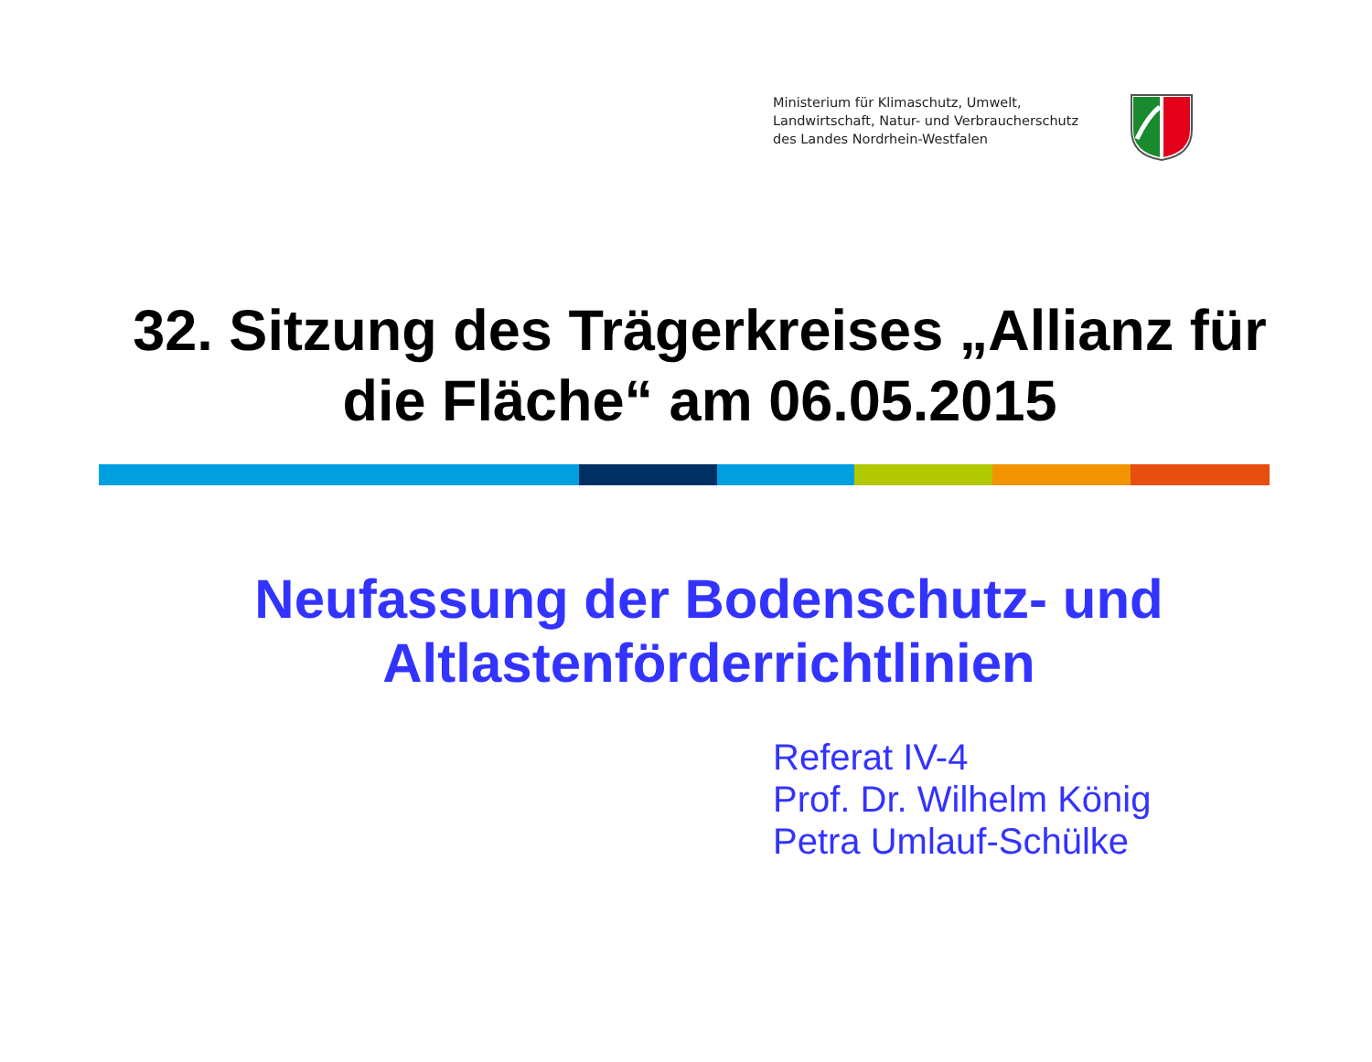Ministerium für Klimaschutz, Umwelt,
Landwirtschaft, Natur- und Verbraucherschutz
des Landes Nordrhein-Westfalen
32. Sitzung des Trägerkreises „Allianz für die Fläche“ am 06.05.2015
Neufassung der Bodenschutz- und Altlastenförderrichtlinien
Referat IV-4
Prof. Dr. Wilhelm König
Petra Umlauf-Schülke